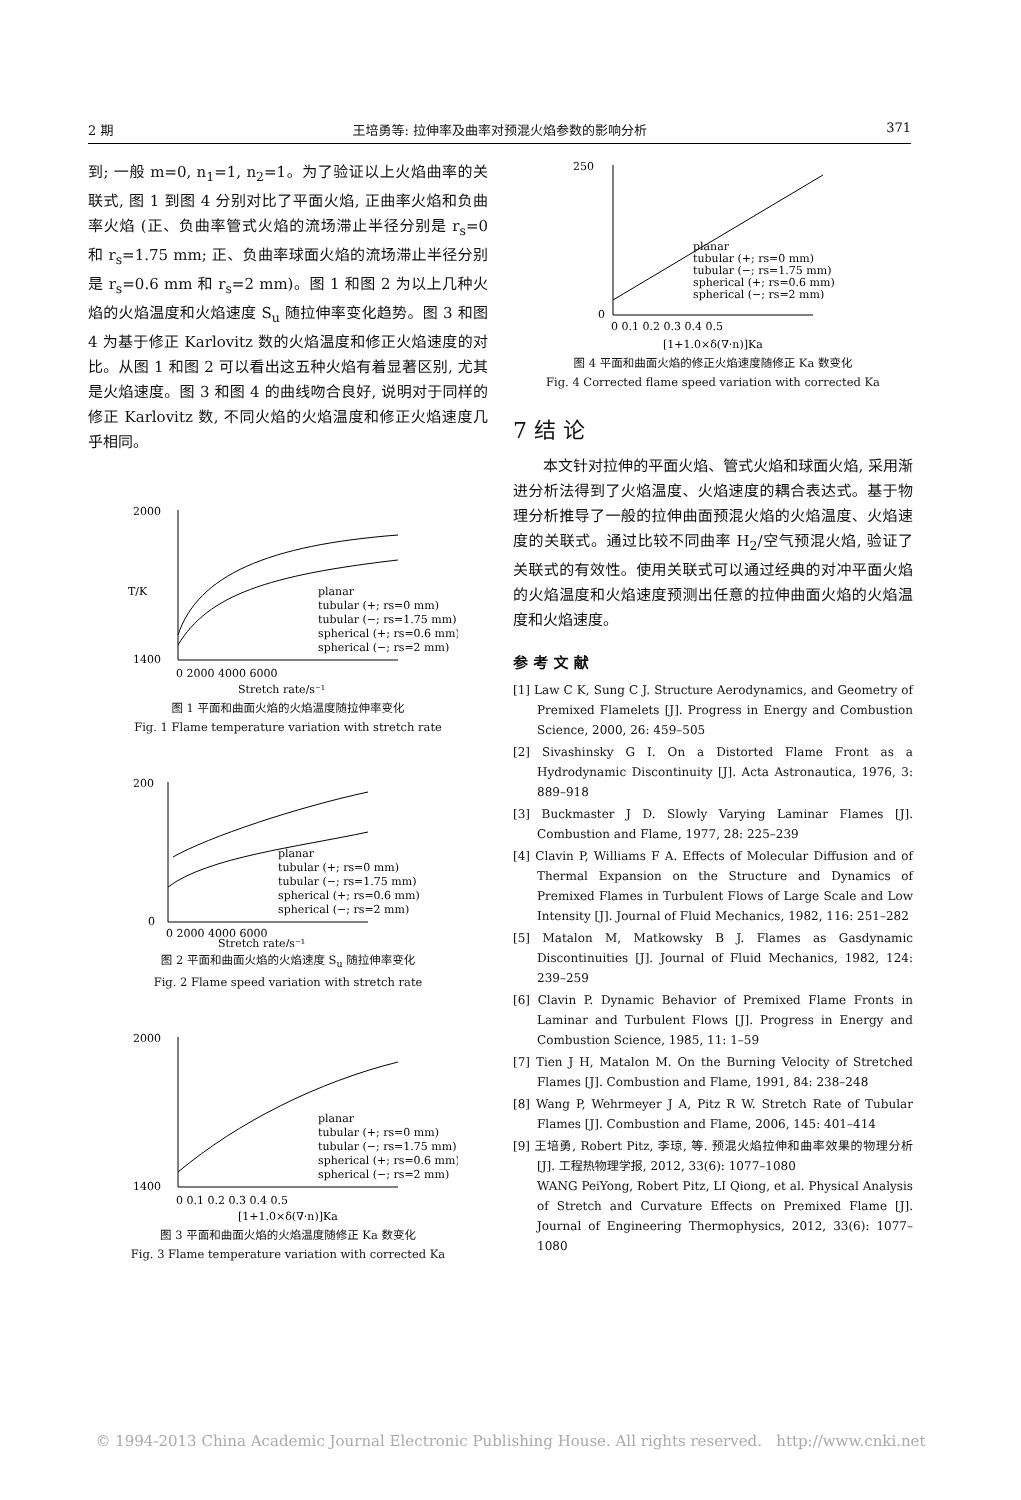2 期 王培勇等: 拉伸率及曲率对预混火焰参数的影响分析 371
到; 一般 m=0, n<sub>1</sub>=1, n<sub>2</sub>=1。为了验证以上火焰曲率的关联式, 图 1 到图 4 分别对比了平面火焰, 正曲率火焰和负曲率火焰 (正、负曲率管式火焰的流场滞止半径分别是 r<sub>s</sub>=0 和 r<sub>s</sub>=1.75 mm; 正、负曲率球面火焰的流场滞止半径分别是 r<sub>s</sub>=0.6 mm 和 r<sub>s</sub>=2 mm)。图 1 和图 2 为以上几种火焰的火焰温度和火焰速度 S<sub>u</sub> 随拉伸率变化趋势。图 3 和图 4 为基于修正 Karlovitz 数的火焰温度和修正火焰速度的对比。从图 1 和图 2 可以看出这五种火焰有着显著区别, 尤其是火焰速度。图 3 和图 4 的曲线吻合良好, 说明对于同样的修正 Karlovitz 数, 不同火焰的火焰温度和修正火焰速度几乎相同。
2000
1400
planar
tubular (+; rs=0 mm)
tubular (−; rs=1.75 mm)
spherical (+; rs=0.6 mm)
spherical (−; rs=2 mm)
0 2000 4000 6000
Stretch rate/s⁻¹
T/K
图 1 平面和曲面火焰的火焰温度随拉伸率变化
Fig. 1 Flame temperature variation with stretch rate
200
0
planar
tubular (+; rs=0 mm)
tubular (−; rs=1.75 mm)
spherical (+; rs=0.6 mm)
spherical (−; rs=2 mm)
0 2000 4000 6000
Stretch rate/s⁻¹
图 2 平面和曲面火焰的火焰速度 S<sub>u</sub> 随拉伸率变化
Fig. 2 Flame speed variation with stretch rate
2000
1400
planar
tubular (+; rs=0 mm)
tubular (−; rs=1.75 mm)
spherical (+; rs=0.6 mm)
spherical (−; rs=2 mm)
0 0.1 0.2 0.3 0.4 0.5
[1+1.0×δ(∇·n)]Ka
图 3 平面和曲面火焰的火焰温度随修正 Ka 数变化
Fig. 3 Flame temperature variation with corrected Ka
250
0
planar
tubular (+; rs=0 mm)
tubular (−; rs=1.75 mm)
spherical (+; rs=0.6 mm)
spherical (−; rs=2 mm)
0 0.1 0.2 0.3 0.4 0.5
[1+1.0×δ(∇·n)]Ka
图 4 平面和曲面火焰的修正火焰速度随修正 Ka 数变化
Fig. 4 Corrected flame speed variation with corrected Ka
7 结 论
  本文针对拉伸的平面火焰、管式火焰和球面火焰, 采用渐进分析法得到了火焰温度、火焰速度的耦合表达式。基于物理分析推导了一般的拉伸曲面预混火焰的火焰温度、火焰速度的关联式。通过比较不同曲率 H<sub>2</sub>/空气预混火焰, 验证了关联式的有效性。使用关联式可以通过经典的对冲平面火焰的火焰温度和火焰速度预测出任意的拉伸曲面火焰的火焰温度和火焰速度。
参 考 文 献
[1] Law C K, Sung C J. Structure Aerodynamics, and Geometry of Premixed Flamelets [J]. Progress in Energy and Combustion Science, 2000, 26: 459–505
[2] Sivashinsky G I. On a Distorted Flame Front as a Hydrodynamic Discontinuity [J]. Acta Astronautica, 1976, 3: 889–918
[3] Buckmaster J D. Slowly Varying Laminar Flames [J]. Combustion and Flame, 1977, 28: 225–239
[4] Clavin P, Williams F A. Effects of Molecular Diffusion and of Thermal Expansion on the Structure and Dynamics of Premixed Flames in Turbulent Flows of Large Scale and Low Intensity [J]. Journal of Fluid Mechanics, 1982, 116: 251–282
[5] Matalon M, Matkowsky B J. Flames as Gasdynamic Discontinuities [J]. Journal of Fluid Mechanics, 1982, 124: 239–259
[6] Clavin P. Dynamic Behavior of Premixed Flame Fronts in Laminar and Turbulent Flows [J]. Progress in Energy and Combustion Science, 1985, 11: 1–59
[7] Tien J H, Matalon M. On the Burning Velocity of Stretched Flames [J]. Combustion and Flame, 1991, 84: 238–248
[8] Wang P, Wehrmeyer J A, Pitz R W. Stretch Rate of Tubular Flames [J]. Combustion and Flame, 2006, 145: 401–414
[9] 王培勇, Robert Pitz, 李琼, 等. 预混火焰拉伸和曲率效果的物理分析 [J]. 工程热物理学报, 2012, 33(6): 1077–1080
WANG PeiYong, Robert Pitz, LI Qiong, et al. Physical Analysis of Stretch and Curvature Effects on Premixed Flame [J]. Journal of Engineering Thermophysics, 2012, 33(6): 1077–1080
© 1994-2013 China Academic Journal Electronic Publishing House. All rights reserved. http://www.cnki.net